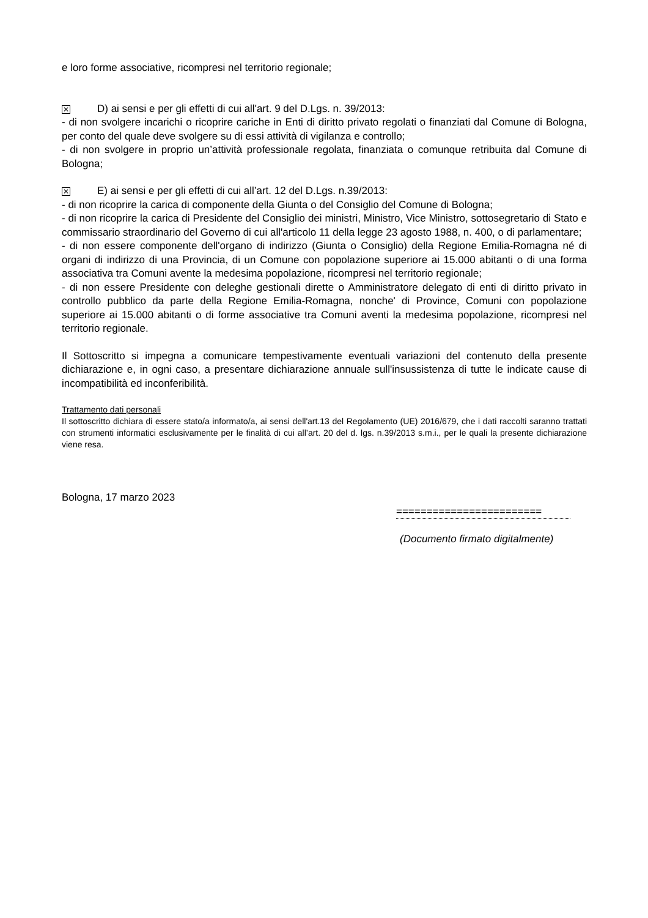e loro forme associative, ricompresi nel territorio regionale;
✕ D) ai sensi e per gli effetti di cui all'art. 9 del D.Lgs. n. 39/2013:
- di non svolgere incarichi o ricoprire cariche in Enti di diritto privato regolati o finanziati dal Comune di Bologna, per conto del quale deve svolgere su di essi attività di vigilanza e controllo;
- di non svolgere in proprio un’attività professionale regolata, finanziata o comunque retribuita dal Comune di Bologna;
✕ E) ai sensi e per gli effetti di cui all’art. 12 del D.Lgs. n.39/2013:
- di non ricoprire la carica di componente della Giunta o del Consiglio del Comune di Bologna;
- di non ricoprire la carica di Presidente del Consiglio dei ministri, Ministro, Vice Ministro, sottosegretario di Stato e commissario straordinario del Governo di cui all'articolo 11 della legge 23 agosto 1988, n. 400, o di parlamentare;
- di non essere componente dell'organo di indirizzo (Giunta o Consiglio) della Regione Emilia-Romagna né di organi di indirizzo di una Provincia, di un Comune con popolazione superiore ai 15.000 abitanti o di una forma associativa tra Comuni avente la medesima popolazione, ricompresi nel territorio regionale;
- di non essere Presidente con deleghe gestionali dirette o Amministratore delegato di enti di diritto privato in controllo pubblico da parte della Regione Emilia-Romagna, nonche' di Province, Comuni con popolazione superiore ai 15.000 abitanti o di forme associative tra Comuni aventi la medesima popolazione, ricompresi nel territorio regionale.
Il Sottoscritto si impegna a comunicare tempestivamente eventuali variazioni del contenuto della presente dichiarazione e, in ogni caso, a presentare dichiarazione annuale sull'insussistenza di tutte le indicate cause di incompatibilità ed inconferibilità.
Trattamento dati personali
Il sottoscritto dichiara di essere stato/a informato/a, ai sensi dell'art.13 del Regolamento (UE) 2016/679, che i dati raccolti saranno trattati con strumenti informatici esclusivamente per le finalità di cui all’art. 20 del d. lgs. n.39/2013 s.m.i., per le quali la presente dichiarazione viene resa.
Bologna, 17 marzo 2023
========================
(Documento firmato digitalmente)